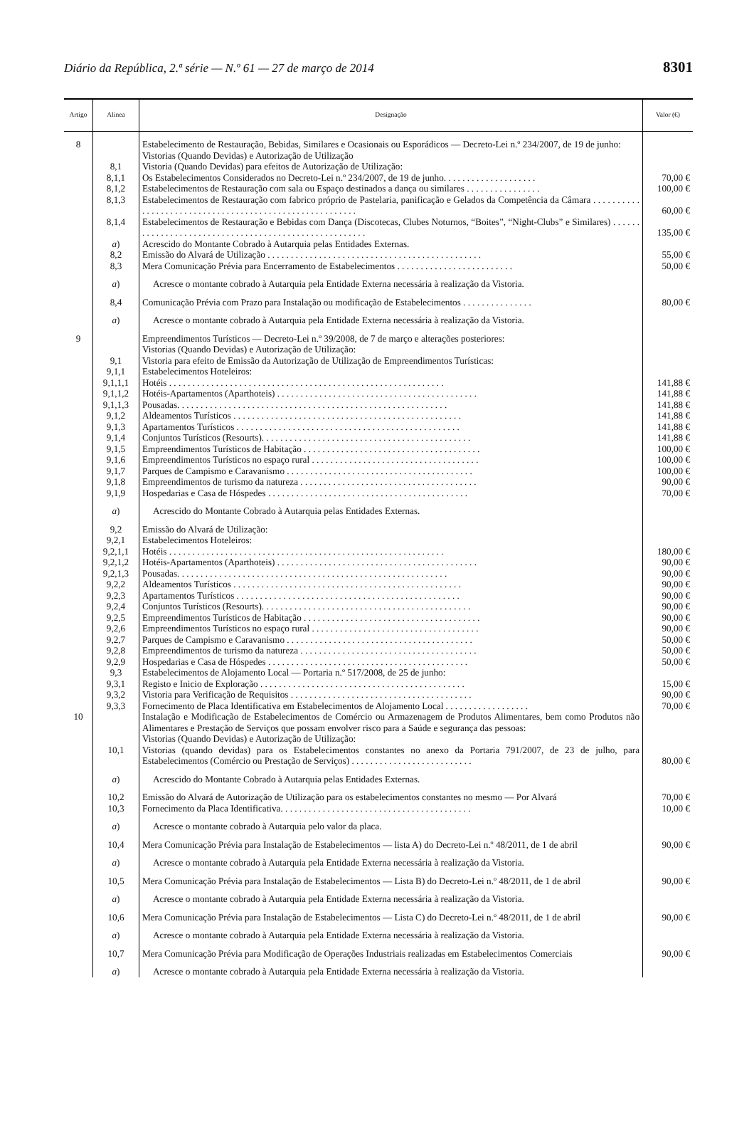Diário da República, 2.ª série — N.º 61 — 27 de março de 2014 8301
| Artigo | Alínea | Designação | Valor (€) |
| --- | --- | --- | --- |
| 8 | | Estabelecimento de Restauração, Bebidas, Similares e Ocasionais ou Esporádicos — Decreto-Lei n.º 234/2007, de 19 de junho: | |
| | | Vistorias (Quando Devidas) e Autorização de Utilização | |
| | 8,1 | Vistoria (Quando Devidas) para efeitos de Autorização de Utilização: | |
| | 8,1,1 | Os Estabelecimentos Considerados no Decreto-Lei n.º 234/2007, de 19 de junho. . . . . . . . . . . . . . . . . . . . | 70,00 € |
| | 8,1,2 | Estabelecimentos de Restauração com sala ou Espaço destinados a dança ou similares . . . . . . . . . . . . . . . . | 100,00 € |
| | 8,1,3 | Estabelecimentos de Restauração com fabrico próprio de Pastelaria, panificação e Gelados da Competência da Câmara . . . . . . . . . . . . . . . . . . . . . . . . . . . . . . . . . . . . . . . . . . . . . . . . . . . . . . . . | 60,00 € |
| | 8,1,4 | Estabelecimentos de Restauração e Bebidas com Dança (Discotecas, Clubes Noturnos, “Boites”, “Night-Clubs” e Similares) . . . . . . . . . . . . . . . . . . . . . . . . . . . . . . . . . . . . . . . . . . . . . . . . . . . . . . | 135,00 € |
| | a ) | Acrescido do Montante Cobrado à Autarquia pelas Entidades Externas. | |
| | 8,2 | Emissão do Alvará de Utilização . . . . . . . . . . . . . . . . . . . . . . . . . . . . . . . . . . . . . . . . . . . . . . | 55,00 € |
| | 8,3 | Mera Comunicação Prévia para Encerramento de Estabelecimentos . . . . . . . . . . . . . . . . . . . . . . . . . | 50,00 € |
| | a ) | Acresce o montante cobrado à Autarquia pela Entidade Externa necessária à realização da Vistoria. | |
| | 8,4 | Comunicação Prévia com Prazo para Instalação ou modificação de Estabelecimentos . . . . . . . . . . . . . . . | 80,00 € |
| | a ) | Acresce o montante cobrado à Autarquia pela Entidade Externa necessária à realização da Vistoria. | |
| 9 | | Empreendimentos Turísticos — Decreto-Lei n.º 39/2008, de 7 de março e alterações posteriores: | |
| | | Vistorias (Quando Devidas) e Autorização de Utilização: | |
| | 9,1 | Vistoria para efeito de Emissão da Autorização de Utilização de Empreendimentos Turísticas: | |
| | 9,1,1 | Estabelecimentos Hoteleiros: | |
| | 9,1,1,1 | Hotéis . . . . . . . . . . . . . . . . . . . . . . . . . . . . . . . . . . . . . . . . . . . . . . . . . . . . . . . . . . . | 141,88 € |
| | 9,1,1,2 | Hotéis-Apartamentos (Aparthoteis) . . . . . . . . . . . . . . . . . . . . . . . . . . . . . . . . . . . . . . . . . . . | 141,88 € |
| | 9,1,1,3 | Pousadas. . . . . . . . . . . . . . . . . . . . . . . . . . . . . . . . . . . . . . . . . . . . . . . . . . . . . . . . . . | 141,88 € |
| | 9,1,2 | Aldeamentos Turísticos . . . . . . . . . . . . . . . . . . . . . . . . . . . . . . . . . . . . . . . . . . . . . . . . . | 141,88 € |
| | 9,1,3 | Apartamentos Turísticos . . . . . . . . . . . . . . . . . . . . . . . . . . . . . . . . . . . . . . . . . . . . . . . . | 141,88 € |
| | 9,1,4 | Conjuntos Turísticos (Resourts). . . . . . . . . . . . . . . . . . . . . . . . . . . . . . . . . . . . . . . . . . . . . | 141,88 € |
| | 9,1,5 | Empreendimentos Turísticos de Habitação . . . . . . . . . . . . . . . . . . . . . . . . . . . . . . . . . . . . . . | 100,00 € |
| | 9,1,6 | Empreendimentos Turísticos no espaço rural . . . . . . . . . . . . . . . . . . . . . . . . . . . . . . . . . . . . | 100,00 € |
| | 9,1,7 | Parques de Campismo e Caravanismo . . . . . . . . . . . . . . . . . . . . . . . . . . . . . . . . . . . . . . . . | 100,00 € |
| | 9,1,8 | Empreendimentos de turismo da natureza . . . . . . . . . . . . . . . . . . . . . . . . . . . . . . . . . . . . . . | 90,00 € |
| | 9,1,9 | Hospedarias e Casa de Hóspedes . . . . . . . . . . . . . . . . . . . . . . . . . . . . . . . . . . . . . . . . . . . | 70,00 € |
| | a ) | Acrescido do Montante Cobrado à Autarquia pelas Entidades Externas. | |
| | 9,2 | Emissão do Alvará de Utilização: | |
| | 9,2,1 | Estabelecimentos Hoteleiros: | |
| | 9,2,1,1 | Hotéis . . . . . . . . . . . . . . . . . . . . . . . . . . . . . . . . . . . . . . . . . . . . . . . . . . . . . . . . . . . | 180,00 € |
| | 9,2,1,2 | Hotéis-Apartamentos (Aparthoteis) . . . . . . . . . . . . . . . . . . . . . . . . . . . . . . . . . . . . . . . . . . . | 90,00 € |
| | 9,2,1,3 | Pousadas. . . . . . . . . . . . . . . . . . . . . . . . . . . . . . . . . . . . . . . . . . . . . . . . . . . . . . . . . . | 90,00 € |
| | 9,2,2 | Aldeamentos Turísticos . . . . . . . . . . . . . . . . . . . . . . . . . . . . . . . . . . . . . . . . . . . . . . . . . | 90,00 € |
| | 9,2,3 | Apartamentos Turísticos . . . . . . . . . . . . . . . . . . . . . . . . . . . . . . . . . . . . . . . . . . . . . . . . | 90,00 € |
| | 9,2,4 | Conjuntos Turísticos (Resourts). . . . . . . . . . . . . . . . . . . . . . . . . . . . . . . . . . . . . . . . . . . . . | 90,00 € |
| | 9,2,5 | Empreendimentos Turísticos de Habitação . . . . . . . . . . . . . . . . . . . . . . . . . . . . . . . . . . . . . . | 90,00 € |
| | 9,2,6 | Empreendimentos Turísticos no espaço rural . . . . . . . . . . . . . . . . . . . . . . . . . . . . . . . . . . . . | 90,00 € |
| | 9,2,7 | Parques de Campismo e Caravanismo . . . . . . . . . . . . . . . . . . . . . . . . . . . . . . . . . . . . . . . . | 50,00 € |
| | 9,2,8 | Empreendimentos de turismo da natureza . . . . . . . . . . . . . . . . . . . . . . . . . . . . . . . . . . . . . . | 50,00 € |
| | 9,2,9 | Hospedarias e Casa de Hóspedes . . . . . . . . . . . . . . . . . . . . . . . . . . . . . . . . . . . . . . . . . . . | 50,00 € |
| | 9,3 | Estabelecimentos de Alojamento Local — Portaria n.º 517/2008, de 25 de junho: | |
| | 9,3,1 | Registo e Inicio de Exploração . . . . . . . . . . . . . . . . . . . . . . . . . . . . . . . . . . . . . . . . . . . . | 15,00 € |
| | 9,3,2 | Vistoria para Verificação de Requisitos . . . . . . . . . . . . . . . . . . . . . . . . . . . . . . . . . . . . . . . | 90,00 € |
| | 9,3,3 | Fornecimento de Placa Identificativa em Estabelecimentos de Alojamento Local . . . . . . . . . . . . . . . . . . | 70,00 € |
| 10 | | Instalação e Modificação de Estabelecimentos de Comércio ou Armazenagem de Produtos Alimentares, bem como Produtos não Alimentares e Prestação de Serviços que possam envolver risco para a Saúde e segurança das pessoas: | |
| | | Vistorias (Quando Devidas) e Autorização de Utilização: | |
| | 10,1 | Vistorias (quando devidas) para os Estabelecimentos constantes no anexo da Portaria 791/2007, de 23 de julho, para Estabelecimentos (Comércio ou Prestação de Serviços) . . . . . . . . . . . . . . . . . . . . . . . . . . | 80,00 € |
| | a ) | Acrescido do Montante Cobrado à Autarquia pelas Entidades Externas. | |
| | 10,2 | Emissão do Alvará de Autorização de Utilização para os estabelecimentos constantes no mesmo — Por Alvará | 70,00 € |
| | 10,3 | Fornecimento da Placa Identificativa. . . . . . . . . . . . . . . . . . . . . . . . . . . . . . . . . . . . . . . . . | 10,00 € |
| | a ) | Acresce o montante cobrado à Autarquia pelo valor da placa. | |
| | 10,4 | Mera Comunicação Prévia para Instalação de Estabelecimentos — lista A) do Decreto-Lei n.º 48/2011, de 1 de abril | 90,00 € |
| | a ) | Acresce o montante cobrado à Autarquia pela Entidade Externa necessária à realização da Vistoria. | |
| | 10,5 | Mera Comunicação Prévia para Instalação de Estabelecimentos — Lista B) do Decreto-Lei n.º 48/2011, de 1 de abril | 90,00 € |
| | a ) | Acresce o montante cobrado à Autarquia pela Entidade Externa necessária à realização da Vistoria. | |
| | 10,6 | Mera Comunicação Prévia para Instalação de Estabelecimentos — Lista C) do Decreto-Lei n.º 48/2011, de 1 de abril | 90,00 € |
| | a ) | Acresce o montante cobrado à Autarquia pela Entidade Externa necessária à realização da Vistoria. | |
| | 10,7 | Mera Comunicação Prévia para Modificação de Operações Industriais realizadas em Estabelecimentos Comerciais | 90,00 € |
| | a ) | Acresce o montante cobrado à Autarquia pela Entidade Externa necessária à realização da Vistoria. | |